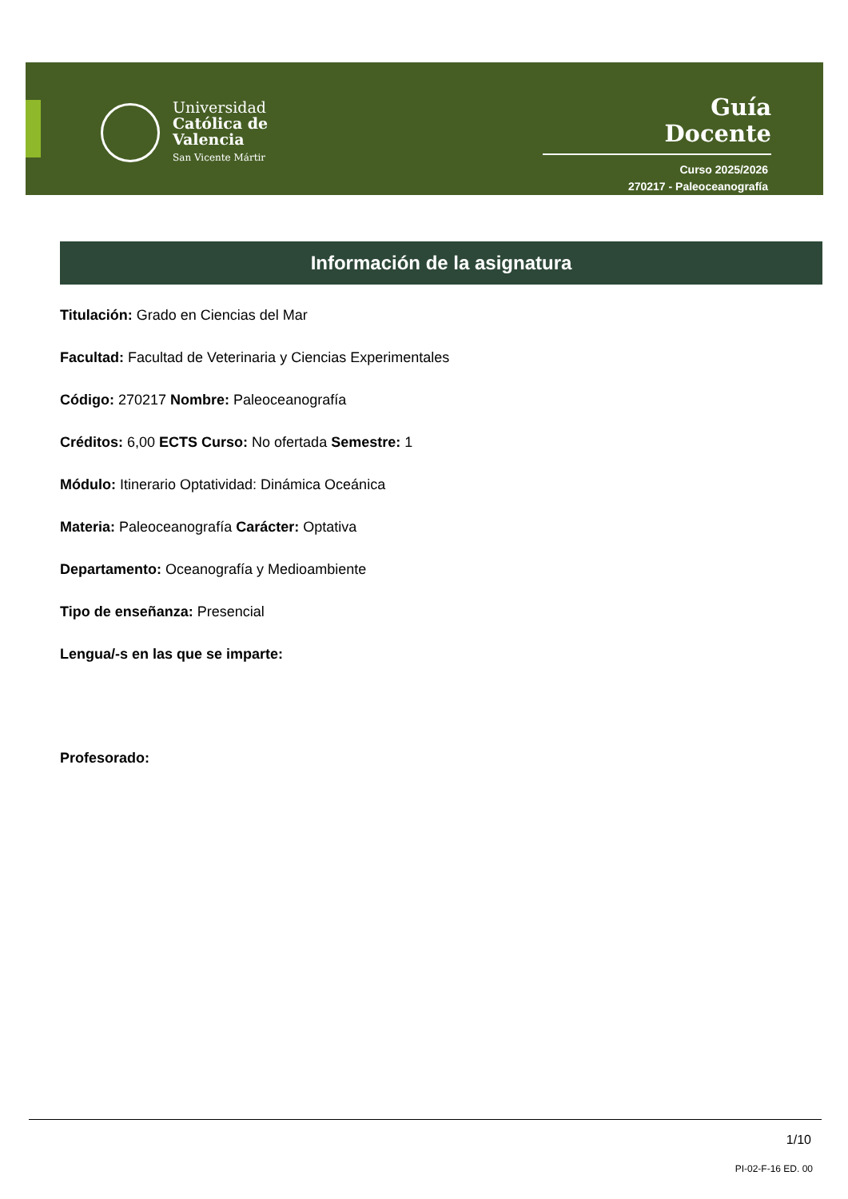Universidad
Católica de
Valencia
San Vicente Mártir
Guía
Docente
Curso 2025/2026
270217 - Paleoceanografía
Información de la asignatura
Titulación: Grado en Ciencias del Mar
Facultad: Facultad de Veterinaria y Ciencias Experimentales
Código: 270217 Nombre: Paleoceanografía
Créditos: 6,00 ECTS Curso: No ofertada Semestre: 1
Módulo: Itinerario Optatividad: Dinámica Oceánica
Materia: Paleoceanografía Carácter: Optativa
Departamento: Oceanografía y Medioambiente
Tipo de enseñanza: Presencial
Lengua/-s en las que se imparte:
Profesorado:
1/10
PI-02-F-16 ED. 00